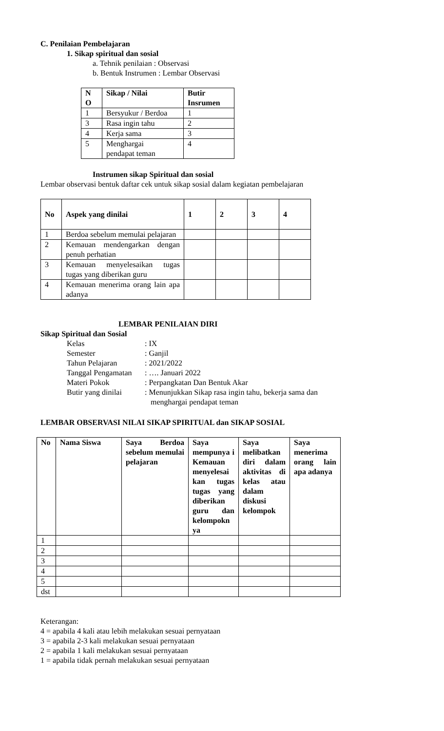C. Penilaian Pembelajaran
1. Sikap spiritual dan sosial
a. Tehnik penilaian : Observasi
b. Bentuk Instrumen : Lembar Observasi
| N O | Sikap / Nilai | Butir Insrumen |
| --- | --- | --- |
| 1 | Bersyukur / Berdoa | 1 |
| 3 | Rasa ingin tahu | 2 |
| 4 | Kerja sama | 3 |
| 5 | Menghargai pendapat teman | 4 |
Instrumen sikap Spiritual dan sosial
Lembar observasi bentuk daftar cek untuk sikap sosial dalam kegiatan pembelajaran
| No | Aspek yang dinilai | 1 | 2 | 3 | 4 |
| --- | --- | --- | --- | --- | --- |
| 1 | Berdoa sebelum memulai pelajaran | | | | |
| 2 | Kemauan mendengarkan dengan penuh perhatian | | | | |
| 3 | Kemauan menyelesaikan tugas tugas yang diberikan guru | | | | |
| 4 | Kemauan menerima orang lain apa adanya | | | | |
LEMBAR PENILAIAN DIRI
Sikap Spiritual dan Sosial
Kelas: IX
Semester: Ganjil
Tahun Pelajaran: 2021/2022
Tanggal Pengamatan: …. Januari 2022
Materi Pokok: Perpangkatan Dan Bentuk Akar
Butir yang dinilai: Menunjukkan Sikap rasa ingin tahu, bekerja sama dan
menghargai pendapat teman
LEMBAR OBSERVASI NILAI SIKAP SPIRITUAL dan SIKAP SOSIAL
| No | Nama Siswa | Saya Berdoa sebelum memulai pelajaran | Saya mempunya i Kemauan menyelesai kan tugas tugas yang diberikan guru dan kelompokn ya | Saya melibatkan diri dalam aktivitas di kelas atau dalam diskusi kelompok | Saya menerima orang lain apa adanya |
| --- | --- | --- | --- | --- | --- |
| 1 | | | | | |
| 2 | | | | | |
| 3 | | | | | |
| 4 | | | | | |
| 5 | | | | | |
| dst | | | | | |
Keterangan:
4 = apabila 4 kali atau lebih melakukan sesuai pernyataan
3 = apabila 2-3 kali melakukan sesuai pernyataan
2 = apabila 1 kali melakukan sesuai pernyataan
1 = apabila tidak pernah melakukan sesuai pernyataan